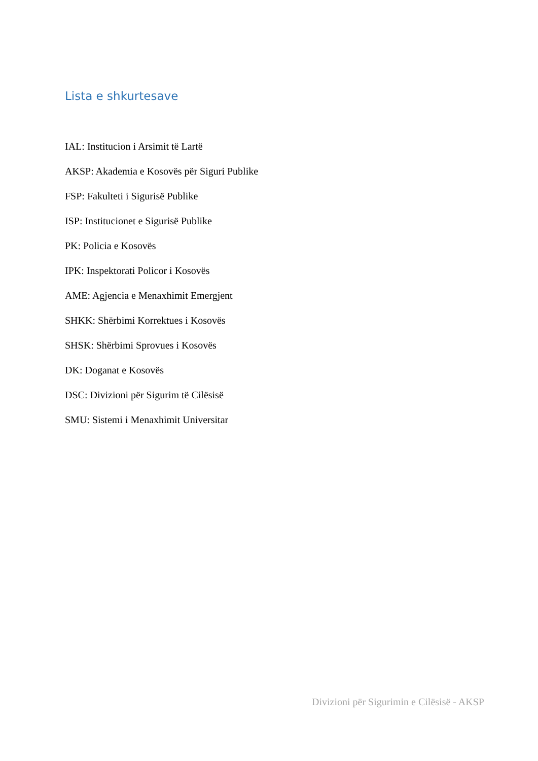Lista e shkurtesave
IAL: Institucion i Arsimit të Lartë
AKSP: Akademia e Kosovës për Siguri Publike
FSP: Fakulteti i Sigurisë Publike
ISP: Institucionet e Sigurisë Publike
PK: Policia e Kosovës
IPK: Inspektorati Policor i Kosovës
AME: Agjencia e Menaxhimit Emergjent
SHKK: Shërbimi Korrektues i Kosovës
SHSK: Shërbimi Sprovues i Kosovës
DK: Doganat e Kosovës
DSC: Divizioni për Sigurim të Cilësisë
SMU: Sistemi i Menaxhimit Universitar
Divizioni për Sigurimin e Cilësisë - AKSP